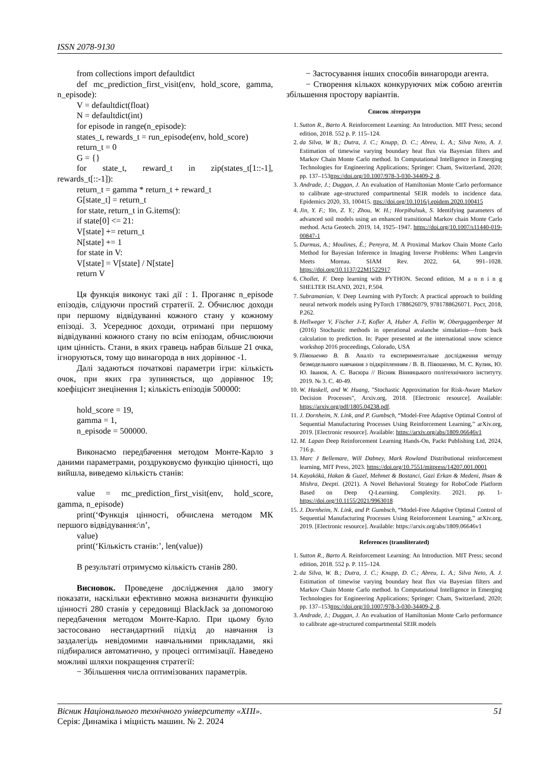ISSN 2078-9130
from collections import defaultdict
def mc_prediction_first_visit(env, hold_score, gamma, n_episode):
V = defaultdict(float)
N = defaultdict(int)
for episode in range(n_episode):
states_t, rewards_t = run_episode(env, hold_score)
return_t = 0
G = {}
for state_t, reward_t in zip(states_t[1::-1], rewards_t[::-1]):
return_t = gamma * return_t + reward_t
G[state_t] = return_t
for state, return_t in G.items():
if state[0] <= 21:
V[state] += return_t
N[state] += 1
for state in V:
V[state] = V[state] / N[state]
return V
Ця функція виконує такі дії : 1. Проганяє n_episode епізодів, слідуючи простий стратегії. 2. Обчислює доходи при першому відвідуванні кожного стану у кожному епізоді. 3. Усереднює доходи, отримані при першому відвідуванні кожного стану по всім епізодам, обчислюючи цим цінність. Стани, в яких гравець набрав більше 21 очка, ігноруються, тому що винагорода в них дорівнює -1.
Далі задаються початкові параметри ігри: кількість очок, при яких гра зупиняється, що дорівнює 19; коефіцієнт знецінення 1; кількість епізодів 500000:
hold_score = 19,
gamma = 1,
n_episode = 500000.
Виконаємо передбачення методом Монте-Карло з даними параметрами, роздруковуємо функцію цінності, що вийшла, виведемо кількість станів:
value = mc_prediction_first_visit(env, hold_score, gamma, n_episode)
print(‘Функція цінності, обчислена методом МК першого відвідування:\n’,
value)
print(‘Кількість станів:’, len(value))
В результаті отримуємо кількість станів 280.
Висновок. Проведене дослідження дало змогу показати, наскільки ефективно можна визначити функцію цінності 280 станів у середовищі BlackJack за допомогою передбачення методом Монте-Карло. При цьому було застосовано нестандартний підхід до навчання із заздалегідь невідомими навчальними прикладами, які підбиралися автоматично, у процесі оптимізації. Наведено можливі шляхи покращення стратегії:
− Збільшення числа оптимізованих параметрів.
− Застосування інших способів винагороди агента.
− Створення кількох конкуруючих між собою агентів збільшення простору варіантів.
Список літератури
1. Sutton R., Barto A. Reinforcement Learning: An Introduction. MIT Press; second edition, 2018. 552 p. P. 115–124.
2. da Silva, W B.; Dutra, J. C.; Knupp, D. C.; Abreu, L. A.; Silva Neto, A. J. Estimation of timewise varying boundary heat flux via Bayesian filters and Markov Chain Monte Carlo method. In Computational Intelligence in Emerging Technologies for Engineering Applications; Springer: Cham, Switzerland, 2020; pp. 137–153ttps://doi.org/10.1007/978-3-030-34409-2_8.
3. Andrade, J.; Duggan, J. An evaluation of Hamiltonian Monte Carlo performance to calibrate age-structured compartmental SEIR models to incidence data. Epidemics 2020, 33, 100415. ttps://doi.org/10.1016/j.epidem.2020.100415
4. Jin, Y. F.; Yin, Z. Y.; Zhou, W. H.; Horpibulsuk, S. Identifying parameters of advanced soil models using an enhanced transitional Markov chain Monte Carlo method. Acta Geotech. 2019, 14, 1925–1947. https://doi.org/10.1007/s11440-019-00847-1
5. Durmus, A.; Moulines, É.; Pereyra, M. A Proximal Markov Chain Monte Carlo Method for Bayesian Inference in Imaging Inverse Problems: When Langevin Meets Moreau. SIAM Rev. 2022, 64, 991–1028. https://doi.org/10.1137/22M1522917
6. Chollet, F. Deep learning with PYTHON. Second edition, M a n n i n g SHELTER ISLAND, 2021, P.504.
7. Subramanian, V. Deep Learning with PyTorch: A practical approach to building neural network models using PyTorch 1788626079, 9781788626071. Рост, 2018, P.262.
8. Hellweger V, Fischer J-T, Kofler A, Huber A, Fellin W, Oberguggenberger M (2016) Stochastic methods in operational avalanche simulation—from back calculation to prediction. In: Paper presented at the international snow science workshop 2016 proceedings, Colorado, USA
9. Півошенко В. В. Аналіз та експериментальне дослідження методу безмодельного навчання з підкріпленням / В. В. Півошенко, М. С. Кулик, Ю. Ю. Іванов, А. С. Васюра // Вісник Вінницького політехнічного інституту. 2019. № 3. С. 40-49.
10. W. Haskell, and W. Huang, "Stochastic Approximation for Risk-Aware Markov Decision Processes", Arxiv.org, 2018. [Electronic resource]. Available: https://arxiv.org/pdf/1805.04238.pdf.
11. J. Dornheim, N. Link, and P. Gumbsch, “Model-Free Adaptive Optimal Control of Sequential Manufacturing Processes Using Reinforcement Learning,” arXiv.org, 2019. [Electronic resource]. Available: https://arxiv.org/abs/1809.06646v1
12. M. Lapan Deep Reinforcement Learning Hands-On, Packt Publishing Ltd, 2024, 716 p.
13. Marc J Bellemare, Will Dabney, Mark Rowland Distributional reinforcement learning, MIT Press, 2023. https://doi.org/10.7551/mitpress/14207.001.0001
14. Kayakökü, Hakan & Guzel, Mehmet & Bostanci, Gazi Erkan & Medeni, Ihsan & Mishra, Deepti. (2021). A Novel Behavioral Strategy for RoboCode Platform Based on Deep Q-Learning. Complexity. 2021. pp. 1-https://doi.org/10.1155/2021/9963018
15. J. Dornheim, N. Link, and P. Gumbsch, “Model-Free Adaptive Optimal Control of Sequential Manufacturing Processes Using Reinforcement Learning,” arXiv.org, 2019. [Electronic resource]. Available: https://arxiv.org/abs/1809.06646v1
References (transliterated)
1. Sutton R., Barto A. Reinforcement Learning: An Introduction. MIT Press; second edition, 2018. 552 p. P. 115–124.
2. da Silva, W. B.; Dutra, J. C.; Knupp, D. C.; Abreu, L. A.; Silva Neto, A. J. Estimation of timewise varying boundary heat flux via Bayesian filters and Markov Chain Monte Carlo method. In Computational Intelligence in Emerging Technologies for Engineering Applications; Springer: Cham, Switzerland, 2020; pp. 137–153ttps://doi.org/10.1007/978-3-030-34409-2_8.
3. Andrade, J.; Duggan, J. An evaluation of Hamiltonian Monte Carlo performance to calibrate age-structured compartmental SEIR models
Вісник Національного технічного університету «ХПІ».
Серія: Динаміка і міцність машин. № 2. 2024
51